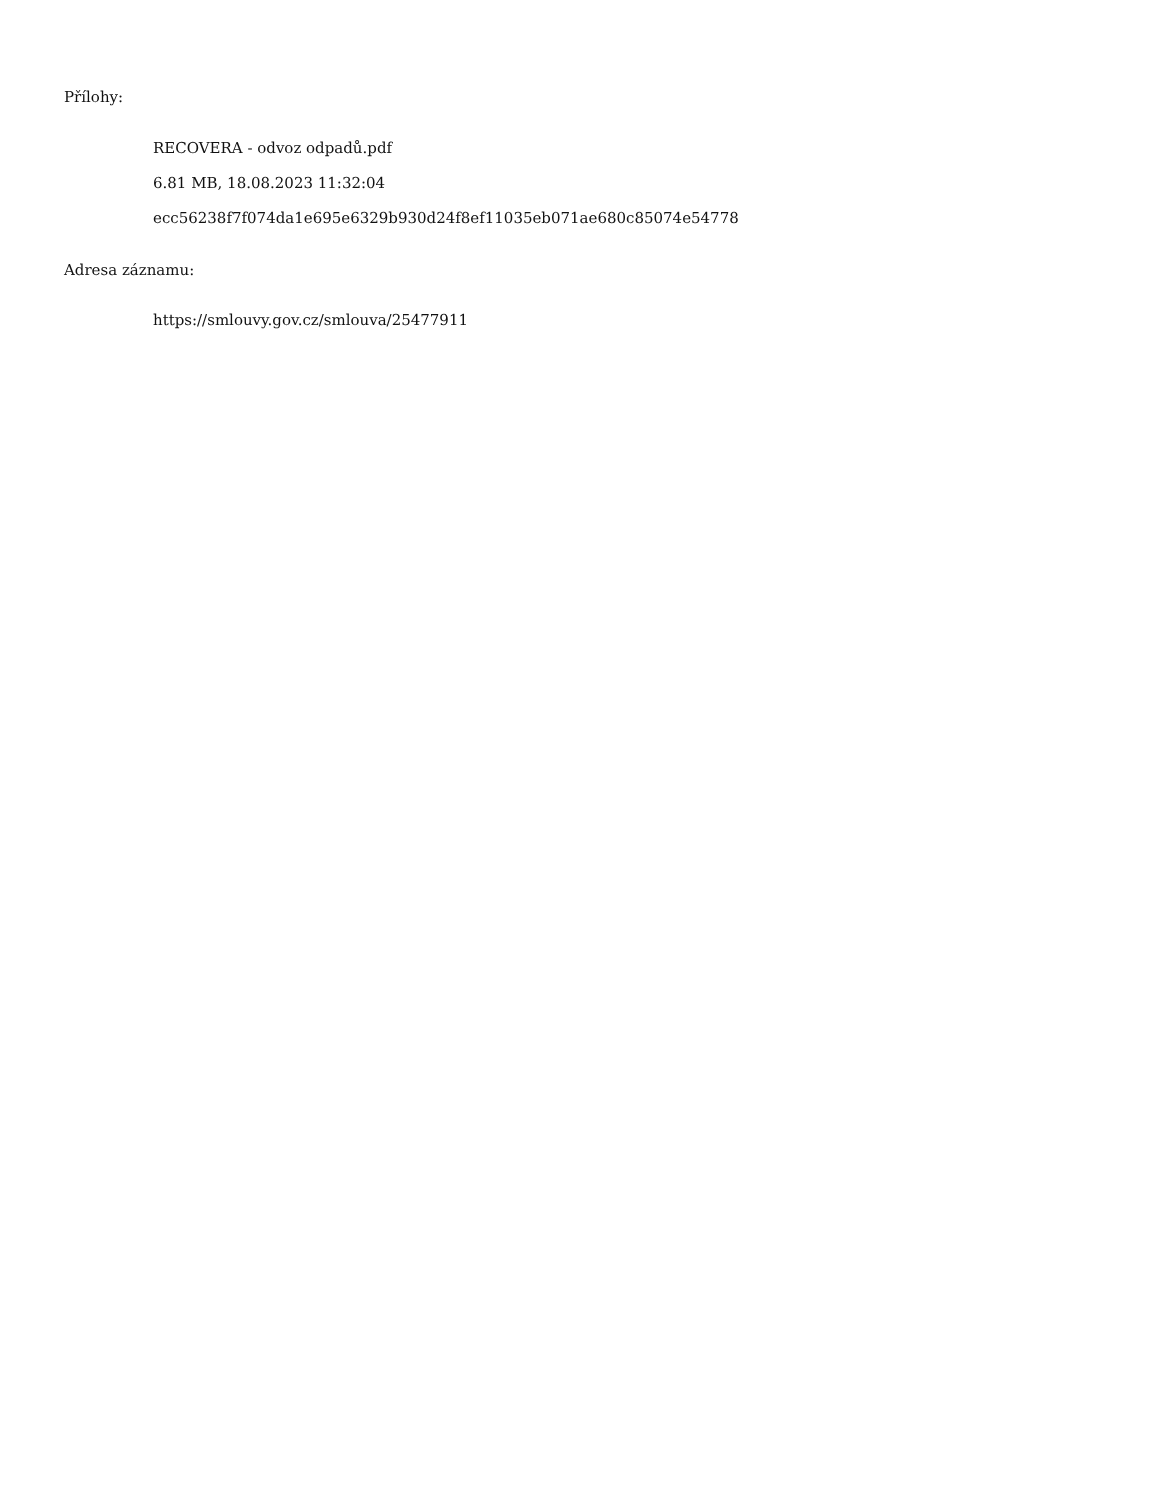Přílohy:
RECOVERA - odvoz odpadů.pdf
6.81 MB, 18.08.2023 11:32:04
ecc56238f7f074da1e695e6329b930d24f8ef11035eb071ae680c85074e54778
Adresa záznamu:
https://smlouvy.gov.cz/smlouva/25477911